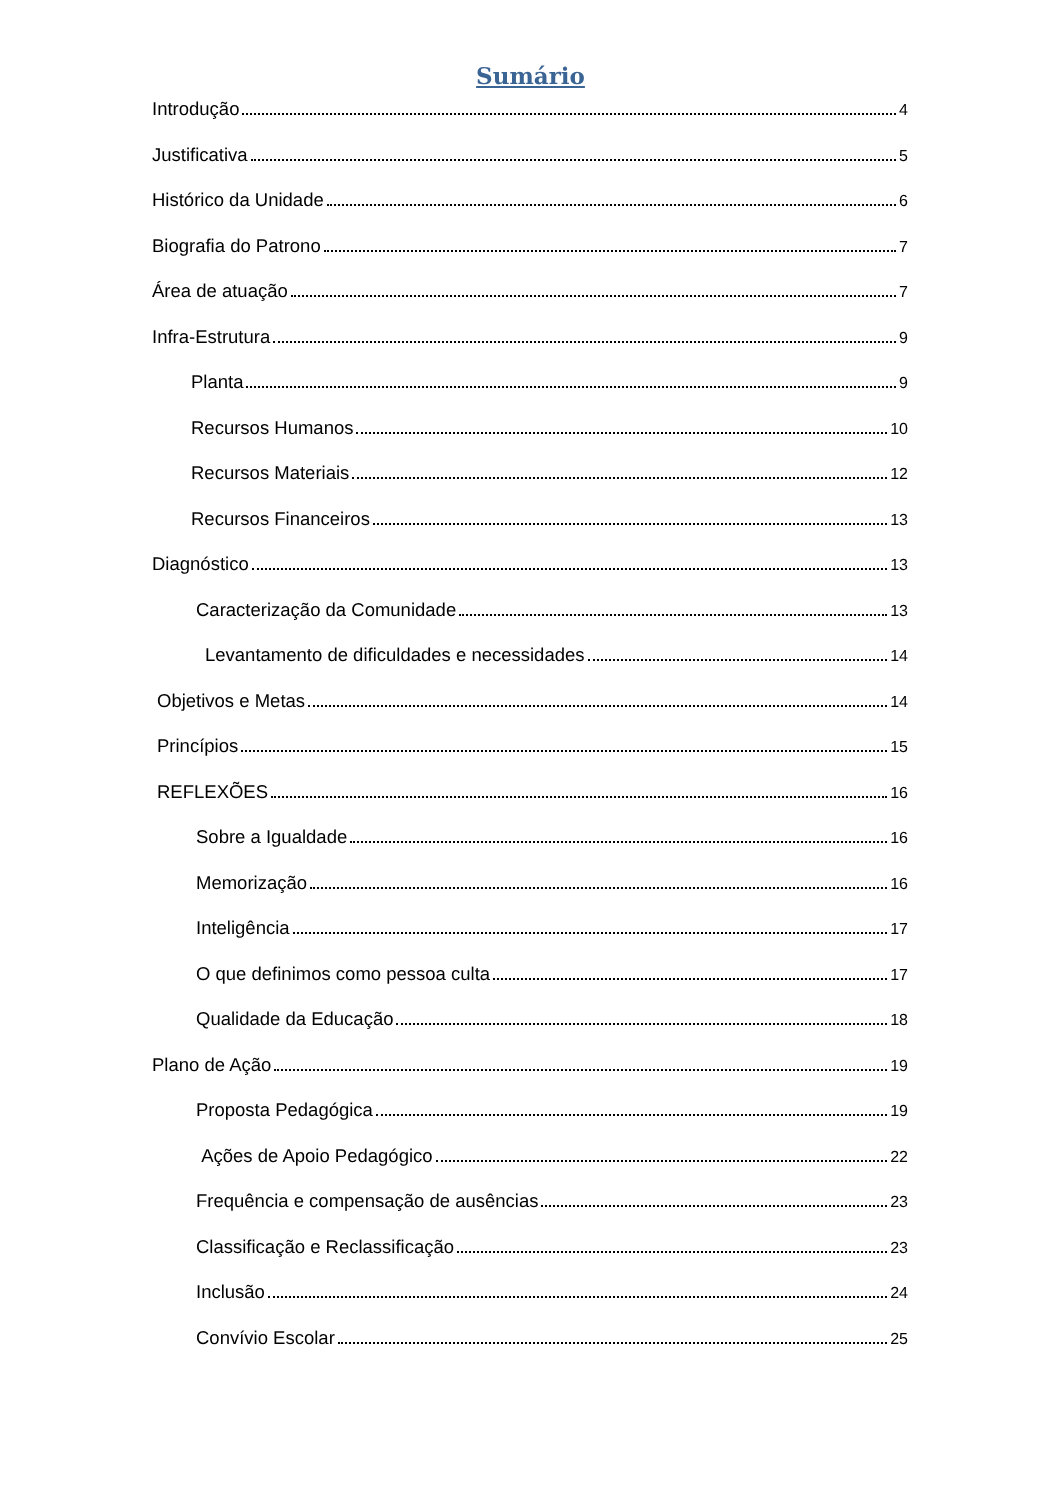Sumário
Introdução 4
Justificativa 5
Histórico da Unidade 6
Biografia do Patrono 7
Área de atuação 7
Infra-Estrutura 9
Planta 9
Recursos Humanos 10
Recursos Materiais 12
Recursos Financeiros 13
Diagnóstico 13
Caracterização da Comunidade 13
Levantamento de dificuldades e necessidades 14
Objetivos e Metas 14
Princípios 15
REFLEXÕES 16
Sobre a Igualdade 16
Memorização 16
Inteligência 17
O que definimos como pessoa culta 17
Qualidade da Educação 18
Plano de Ação 19
Proposta Pedagógica 19
Ações de Apoio Pedagógico 22
Frequência e compensação de ausências 23
Classificação e Reclassificação 23
Inclusão 24
Convívio Escolar 25